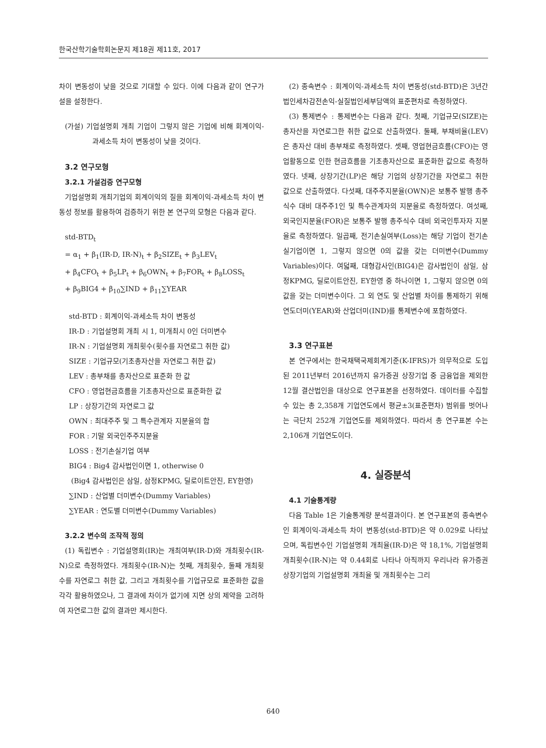한국산학기술학회논문지 제18권 제11호, 2017
차이 변동성이 낮을 것으로 기대할 수 있다. 이에 다음과 같이 연구가설을 설정한다.
(가설) 기업설명회 개최 기업이 그렇지 않은 기업에 비해 회계이익-과세소득 차이 변동성이 낮을 것이다.
3.2 연구모형
3.2.1 가설검증 연구모형
기업설명회 개최기업의 회계이익의 질을 회계이익-과세소득 차이 변동성 정보를 활용하여 검증하기 위한 본 연구의 모형은 다음과 같다.
std-BTD<sub>t</sub>
= α<sub>1</sub> + β<sub>1</sub>(IR-D, IR-N)<sub>t</sub> + β<sub>2</sub>SIZE<sub>t</sub> + β<sub>3</sub>LEV<sub>t</sub>
+ β<sub>4</sub>CFO<sub>t</sub> + β<sub>5</sub>LP<sub>t</sub> + β<sub>6</sub>OWN<sub>t</sub> + β<sub>7</sub>FOR<sub>t</sub> + β<sub>8</sub>LOSS<sub>t</sub>
+ β<sub>9</sub>BIG4 + β<sub>10</sub>∑IND + β<sub>11</sub>∑YEAR
std-BTD : 회계이익-과세소득 차이 변동성
IR-D : 기업설명회 개최 시 1, 미개최시 0인 더미변수
IR-N : 기업설명회 개최횟수(횟수를 자연로그 취한 값)
SIZE : 기업규모(기초총자산을 자연로그 취한 값)
LEV : 총부채를 총자산으로 표준화 한 값
CFO : 영업현금흐름을 기초총자산으로 표준화한 값
LP : 상장기간의 자연로그 값
OWN : 최대주주 및 그 특수관계자 지분율의 합
FOR : 기말 외국인주주지분율
LOSS : 전기손실기업 여부
BIG4 : Big4 감사법인이면 1, otherwise 0
(Big4 감사법인은 삼일, 삼정KPMG, 딜로이트안진, EY한영)
∑IND : 산업별 더미변수(Dummy Variables)
∑YEAR : 연도별 더미변수(Dummy Variables)
3.2.2 변수의 조작적 정의
(1) 독립변수 : 기업설명회(IR)는 개최여부(IR-D)와 개최횟수(IR-N)으로 측정하였다. 개최횟수(IR-N)는 첫째, 개최횟수, 둘째 개최횟수를 자연로그 취한 값, 그리고 개최횟수를 기업규모로 표준화한 값을 각각 활용하였으나, 그 결과에 차이가 없기에 지면 상의 제약을 고려하여 자연로그한 값의 결과만 제시한다.
(2) 종속변수 : 회계이익-과세소득 차이 변동성(std-BTD)은 3년간 법인세차감전손익-실질법인세부담액의 표준편차로 측정하였다.
(3) 통제변수 : 통제변수는 다음과 같다. 첫째, 기업규모(SIZE)는 총자산을 자연로그한 취한 값으로 산출하였다. 둘째, 부채비율(LEV)은 총자산 대비 총부채로 측정하였다. 셋째, 영업현금흐름(CFO)는 영업활동으로 인한 현금흐름을 기초총자산으로 표준화한 값으로 측정하였다. 넷째, 상장기간(LP)은 해당 기업의 상장기간을 자연로그 취한 값으로 산출하였다. 다섯째, 대주주지분율(OWN)은 보통주 발행 총주식수 대비 대주주1인 및 특수관계자의 지분율로 측정하였다. 여섯째, 외국인지분율(FOR)은 보통주 발행 총주식수 대비 외국인투자자 지분율로 측정하였다. 일곱째, 전기손실여부(Loss)는 해당 기업이 전기손실기업이면 1, 그렇지 않으면 0의 값을 갖는 더미변수(Dummy Variables)이다. 여덟째, 대형감사인(BIG4)은 감사법인이 삼일, 삼정KPMG, 딜로이트안진, EY한영 중 하나이면 1, 그렇지 않으면 0의 값을 갖는 더미변수이다. 그 외 연도 및 산업별 차이를 통제하기 위해 연도더미(YEAR)와 산업더미(IND)를 통제변수에 포함하였다.
3.3 연구표본
본 연구에서는 한국채택국제회계기준(K-IFRS)가 의무적으로 도입된 2011년부터 2016년까지 유가증권 상장기업 중 금융업을 제외한 12월 결산법인을 대상으로 연구표본을 선정하였다. 데이터를 수집할 수 있는 총 2,358개 기업연도에서 평균±3(표준편차) 범위를 벗어나는 극단치 252개 기업연도를 제외하였다. 따라서 총 연구표본 수는 2,106개 기업연도이다.
4. 실증분석
4.1 기술통계량
다음 Table 1은 기술통계량 분석결과이다. 본 연구표본의 종속변수인 회계이익-과세소득 차이 변동성(std-BTD)은 약 0.029로 나타났으며, 독립변수인 기업설명회 개최율(IR-D)은 약 18,1%, 기업설명회 개최횟수(IR-N)는 약 0.44회로 나타나 아직까지 우리나라 유가증권 상장기업의 기업설명회 개최율 및 개최횟수는 그리
640